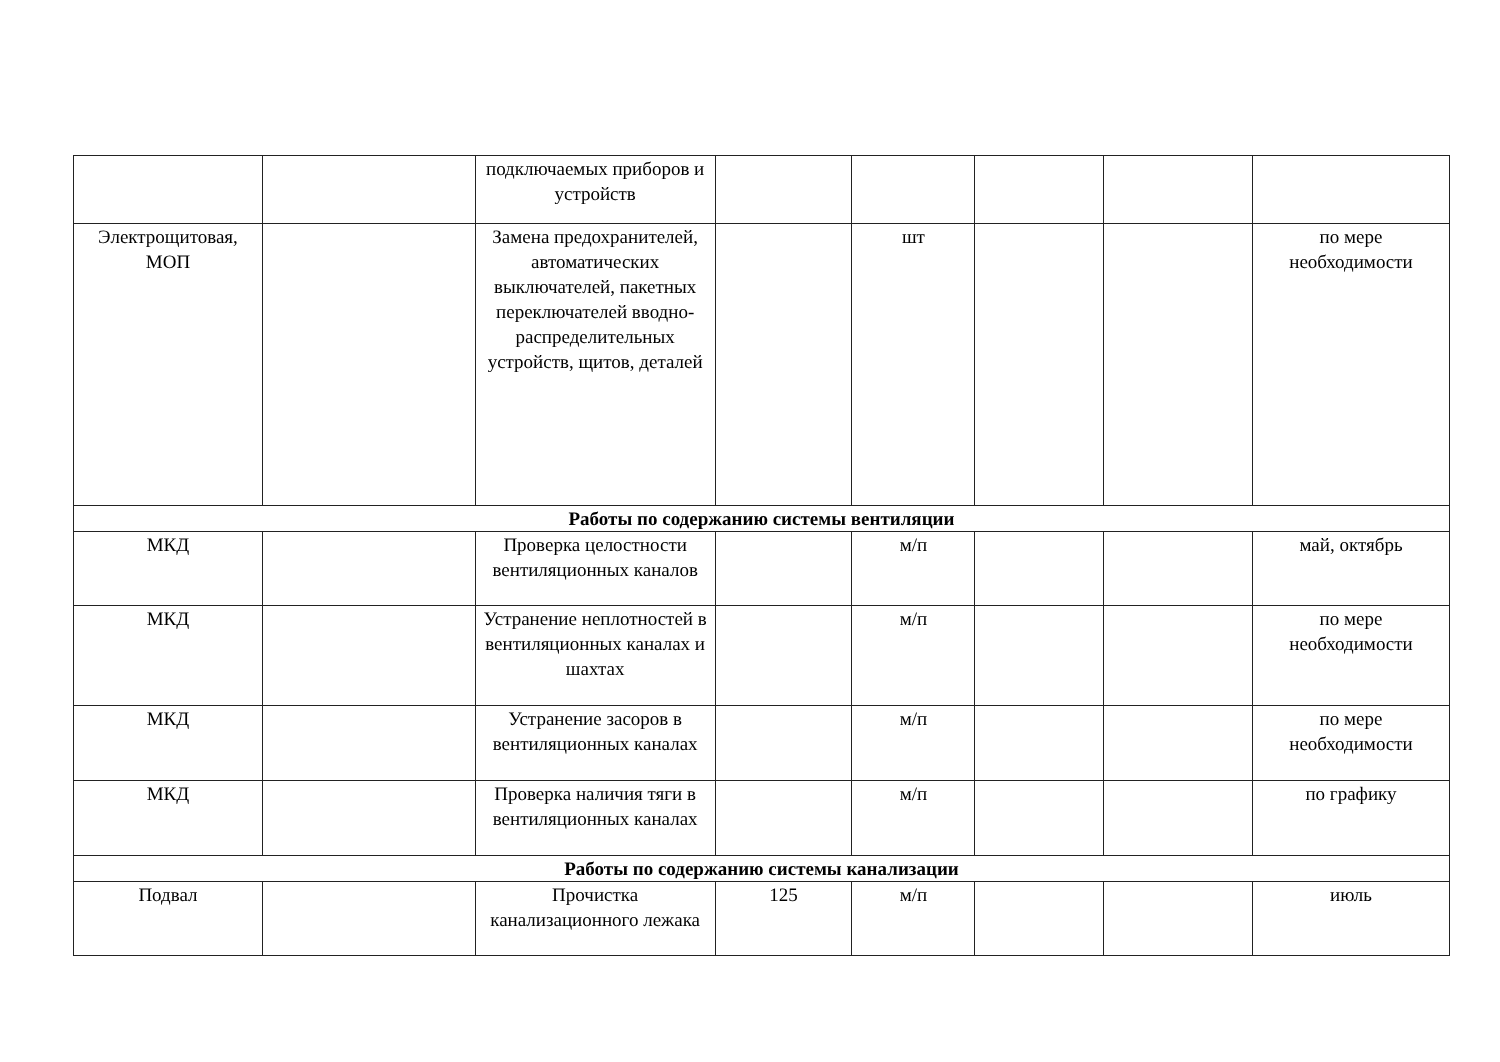| | | подключаемых приборов и устройств | | | | | |
| Электрощитовая, МОП | | Замена предохранителей, автоматических выключателей, пакетных переключателей вводно-распределительных устройств, щитов, деталей | | шт | | | по мере необходимости |
| Работы по содержанию системы вентиляции | | | | | | | |
| МКД | | Проверка целостности вентиляционных каналов | | м/п | | | май, октябрь |
| МКД | | Устранение неплотностей в вентиляционных каналах и шахтах | | м/п | | | по мере необходимости |
| МКД | | Устранение засоров в вентиляционных каналах | | м/п | | | по мере необходимости |
| МКД | | Проверка наличия тяги в вентиляционных каналах | | м/п | | | по графику |
| Работы по содержанию системы канализации | | | | | | | |
| Подвал | | Прочистка канализационного лежака | 125 | м/п | | | июль |